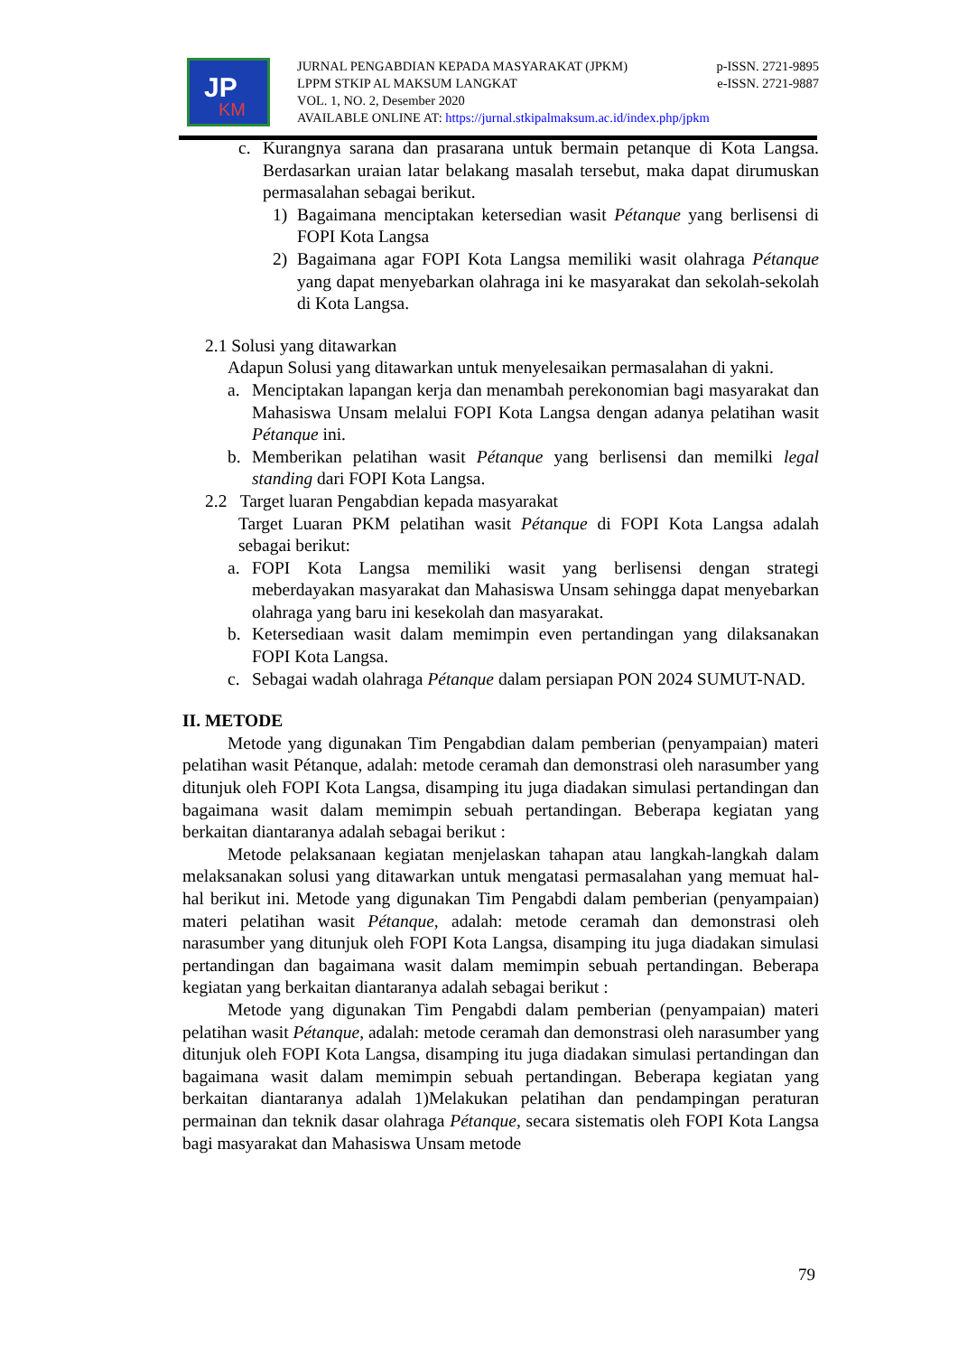JP
KM
JURNAL PENGABDIAN KEPADA MASYARAKAT (JPKM) p-ISSN. 2721-9895
LPPM STKIP AL MAKSUM LANGKAT e-ISSN. 2721-9887
VOL. 1, NO. 2, Desember 2020
AVAILABLE ONLINE AT: https://jurnal.stkipalmaksum.ac.id/index.php/jpkm
c. Kurangnya sarana dan prasarana untuk bermain petanque di Kota Langsa. Berdasarkan uraian latar belakang masalah tersebut, maka dapat dirumuskan permasalahan sebagai berikut.
1) Bagaimana menciptakan ketersedian wasit Pétanque yang berlisensi di FOPI Kota Langsa
2) Bagaimana agar FOPI Kota Langsa memiliki wasit olahraga Pétanque yang dapat menyebarkan olahraga ini ke masyarakat dan sekolah-sekolah di Kota Langsa.
2.1 Solusi yang ditawarkan
Adapun Solusi yang ditawarkan untuk menyelesaikan permasalahan di yakni.
a. Menciptakan lapangan kerja dan menambah perekonomian bagi masyarakat dan Mahasiswa Unsam melalui FOPI Kota Langsa dengan adanya pelatihan wasit Pétanque ini.
b. Memberikan pelatihan wasit Pétanque yang berlisensi dan memilki legal standing dari FOPI Kota Langsa.
2.2 Target luaran Pengabdian kepada masyarakat
Target Luaran PKM pelatihan wasit Pétanque di FOPI Kota Langsa adalah sebagai berikut:
a. FOPI Kota Langsa memiliki wasit yang berlisensi dengan strategi meberdayakan masyarakat dan Mahasiswa Unsam sehingga dapat menyebarkan olahraga yang baru ini kesekolah dan masyarakat.
b. Ketersediaan wasit dalam memimpin even pertandingan yang dilaksanakan FOPI Kota Langsa.
c. Sebagai wadah olahraga Pétanque dalam persiapan PON 2024 SUMUT-NAD.
II. METODE
Metode yang digunakan Tim Pengabdian dalam pemberian (penyampaian) materi pelatihan wasit Pétanque, adalah: metode ceramah dan demonstrasi oleh narasumber yang ditunjuk oleh FOPI Kota Langsa, disamping itu juga diadakan simulasi pertandingan dan bagaimana wasit dalam memimpin sebuah pertandingan. Beberapa kegiatan yang berkaitan diantaranya adalah sebagai berikut :
Metode pelaksanaan kegiatan menjelaskan tahapan atau langkah-langkah dalam melaksanakan solusi yang ditawarkan untuk mengatasi permasalahan yang memuat hal-hal berikut ini. Metode yang digunakan Tim Pengabdi dalam pemberian (penyampaian) materi pelatihan wasit Pétanque, adalah: metode ceramah dan demonstrasi oleh narasumber yang ditunjuk oleh FOPI Kota Langsa, disamping itu juga diadakan simulasi pertandingan dan bagaimana wasit dalam memimpin sebuah pertandingan. Beberapa kegiatan yang berkaitan diantaranya adalah sebagai berikut :
Metode yang digunakan Tim Pengabdi dalam pemberian (penyampaian) materi pelatihan wasit Pétanque, adalah: metode ceramah dan demonstrasi oleh narasumber yang ditunjuk oleh FOPI Kota Langsa, disamping itu juga diadakan simulasi pertandingan dan bagaimana wasit dalam memimpin sebuah pertandingan. Beberapa kegiatan yang berkaitan diantaranya adalah 1)Melakukan pelatihan dan pendampingan peraturan permainan dan teknik dasar olahraga Pétanque, secara sistematis oleh FOPI Kota Langsa bagi masyarakat dan Mahasiswa Unsam metode
79